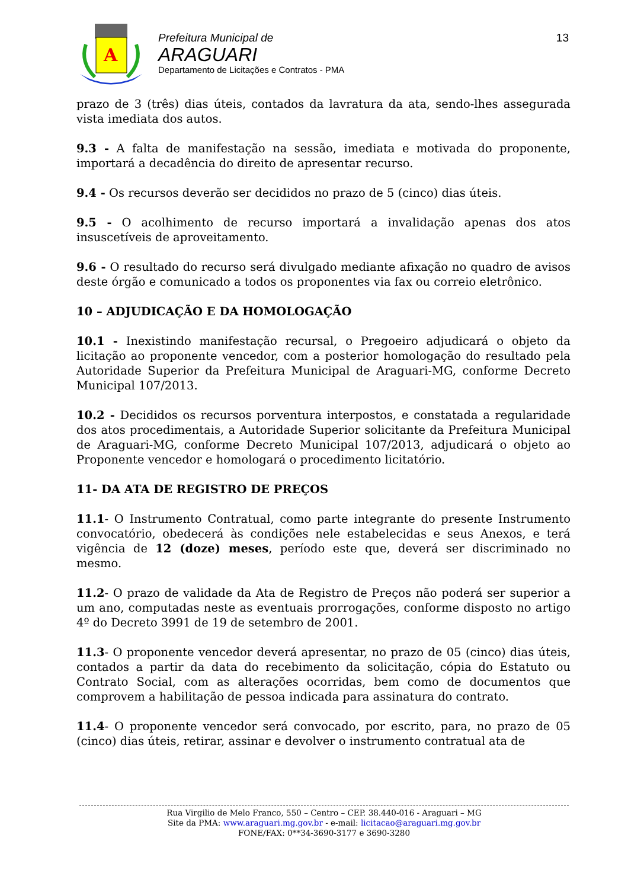A
Prefeitura Municipal de
ARAGUARI
Departamento de Licitações e Contratos - PMA
13
prazo de 3 (três) dias úteis, contados da lavratura da ata, sendo-lhes assegurada vista imediata dos autos.
9.3 - A falta de manifestação na sessão, imediata e motivada do proponente, importará a decadência do direito de apresentar recurso.
9.4 - Os recursos deverão ser decididos no prazo de 5 (cinco) dias úteis.
9.5 - O acolhimento de recurso importará a invalidação apenas dos atos insuscetíveis de aproveitamento.
9.6 - O resultado do recurso será divulgado mediante afixação no quadro de avisos deste órgão e comunicado a todos os proponentes via fax ou correio eletrônico.
10 – ADJUDICAÇÃO E DA HOMOLOGAÇÃO
10.1 - Inexistindo manifestação recursal, o Pregoeiro adjudicará o objeto da licitação ao proponente vencedor, com a posterior homologação do resultado pela Autoridade Superior da Prefeitura Municipal de Araguari-MG, conforme Decreto Municipal 107/2013.
10.2 - Decididos os recursos porventura interpostos, e constatada a regularidade dos atos procedimentais, a Autoridade Superior solicitante da Prefeitura Municipal de Araguari-MG, conforme Decreto Municipal 107/2013, adjudicará o objeto ao Proponente vencedor e homologará o procedimento licitatório.
11- DA ATA DE REGISTRO DE PREÇOS
11.1- O Instrumento Contratual, como parte integrante do presente Instrumento convocatório, obedecerá às condições nele estabelecidas e seus Anexos, e terá vigência de 12 (doze) meses, período este que, deverá ser discriminado no mesmo.
11.2- O prazo de validade da Ata de Registro de Preços não poderá ser superior a um ano, computadas neste as eventuais prorrogações, conforme disposto no artigo 4º do Decreto 3991 de 19 de setembro de 2001.
11.3- O proponente vencedor deverá apresentar, no prazo de 05 (cinco) dias úteis, contados a partir da data do recebimento da solicitação, cópia do Estatuto ou Contrato Social, com as alterações ocorridas, bem como de documentos que comprovem a habilitação de pessoa indicada para assinatura do contrato.
11.4- O proponente vencedor será convocado, por escrito, para, no prazo de 05 (cinco) dias úteis, retirar, assinar e devolver o instrumento contratual ata de
Rua Virgilio de Melo Franco, 550 – Centro – CEP. 38.440-016 - Araguari – MG
Site da PMA: www.araguari.mg.gov.br - e-mail: licitacao@araguari.mg.gov.br
FONE/FAX: 0**34-3690-3177 e 3690-3280